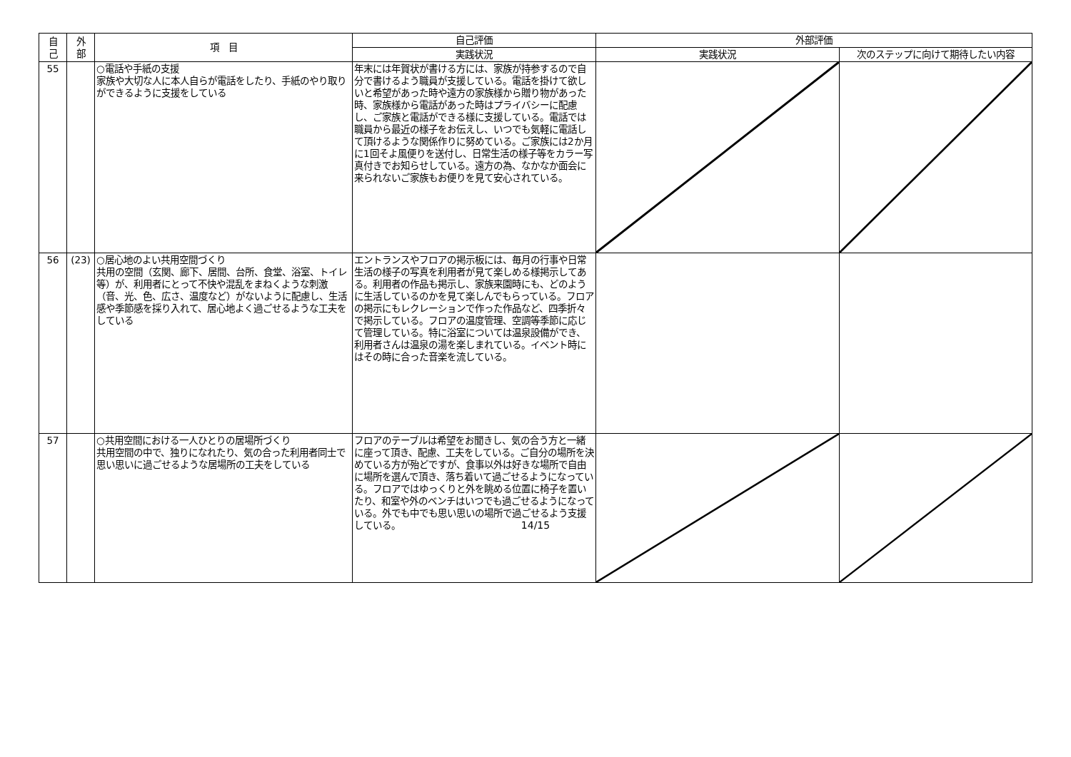| 自 己 | 外 部 | 項 目 | 自己評価 | 外部評価 | |
| --- | --- | --- | --- | --- | --- |
| | | | 実践状況 | 実践状況 | 次のステップに向けて期待したい内容 |
| 55 | | ○電話や手紙の支援 家族や大切な人に本人自らが電話をしたり、手紙のやり取りができるように支援をしている | 年末には年賀状が書ける方には、家族が持参するので自分で書けるよう職員が支援している。電話を掛けて欲しいと希望があった時や遠方の家族様から贈り物があった時、家族様から電話があった時はプライバシーに配慮し、ご家族と電話ができる様に支援している。電話では職員から最近の様子をお伝えし、いつでも気軽に電話して頂けるような関係作りに努めている。ご家族には2か月に1回そよ風便りを送付し、日常生活の様子等をカラー写真付きでお知らせしている。遠方の為、なかなか面会に来られないご家族もお便りを見て安心されている。 | | |
| 56 | (23) | ○居心地のよい共用空間づくり 共用の空間（玄関、廊下、居間、台所、食堂、浴室、トイレ等）が、利用者にとって不快や混乱をまねくような刺激（音、光、色、広さ、温度など）がないように配慮し、生活感や季節感を採り入れて、居心地よく過ごせるような工夫をしている | エントランスやフロアの掲示板には、毎月の行事や日常生活の様子の写真を利用者が見て楽しめる様掲示してある。利用者の作品も掲示し、家族来園時にも、どのように生活しているのかを見て楽しんでもらっている。フロアの掲示にもレクレーションで作った作品など、四季折々で掲示している。フロアの温度管理、空調等季節に応じて管理している。特に浴室については温泉設備ができ、利用者さんは温泉の湯を楽しまれている。イベント時にはその時に合った音楽を流している。 | | |
| 57 | | ○共用空間における一人ひとりの居場所づくり 共用空間の中で、独りになれたり、気の合った利用者同士で思い思いに過ごせるような居場所の工夫をしている | フロアのテーブルは希望をお聞きし、気の合う方と一緒に座って頂き、配慮、工夫をしている。ご自分の場所を決めている方が殆どですが、食事以外は好きな場所で自由に場所を選んで頂き、落ち着いて過ごせるようになっている。フロアではゆっくりと外を眺める位置に椅子を置いたり、和室や外のベンチはいつでも過ごせるようになっている。外でも中でも思い思いの場所で過ごせるよう支援している。 | | |
14/15